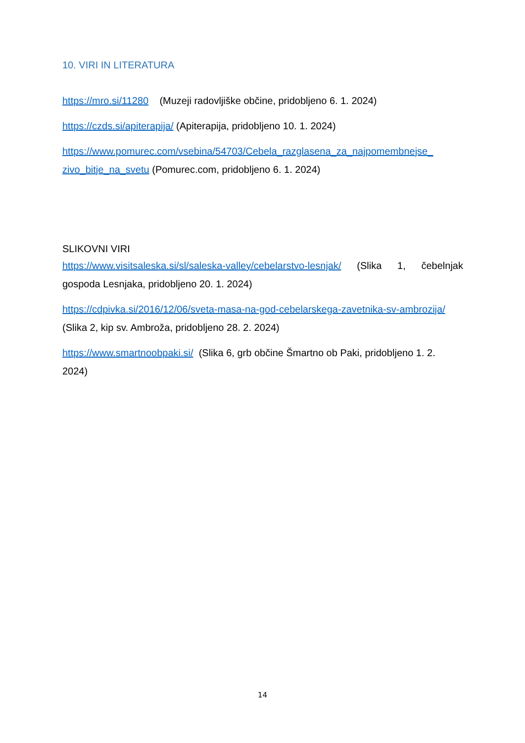10. VIRI IN LITERATURA
https://mro.si/11280 (Muzeji radovljiške občine, pridobljeno 6. 1. 2024)
https://czds.si/apiterapija/ (Apiterapija, pridobljeno 10. 1. 2024)
https://www.pomurec.com/vsebina/54703/Cebela_razglasena_za_najpomembnejse_ zivo_bitje_na_svetu (Pomurec.com, pridobljeno 6. 1. 2024)
SLIKOVNI VIRI
https://www.visitsaleska.si/sl/saleska-valley/cebelarstvo-lesnjak/ (Slika 1, čebelnjak gospoda Lesnjaka, pridobljeno 20. 1. 2024)
https://cdpivka.si/2016/12/06/sveta-masa-na-god-cebelarskega-zavetnika-sv-ambrozija/ (Slika 2, kip sv. Ambroža, pridobljeno 28. 2. 2024)
https://www.smartnoobpaki.si/ (Slika 6, grb občine Šmartno ob Paki, pridobljeno 1. 2. 2024)
14